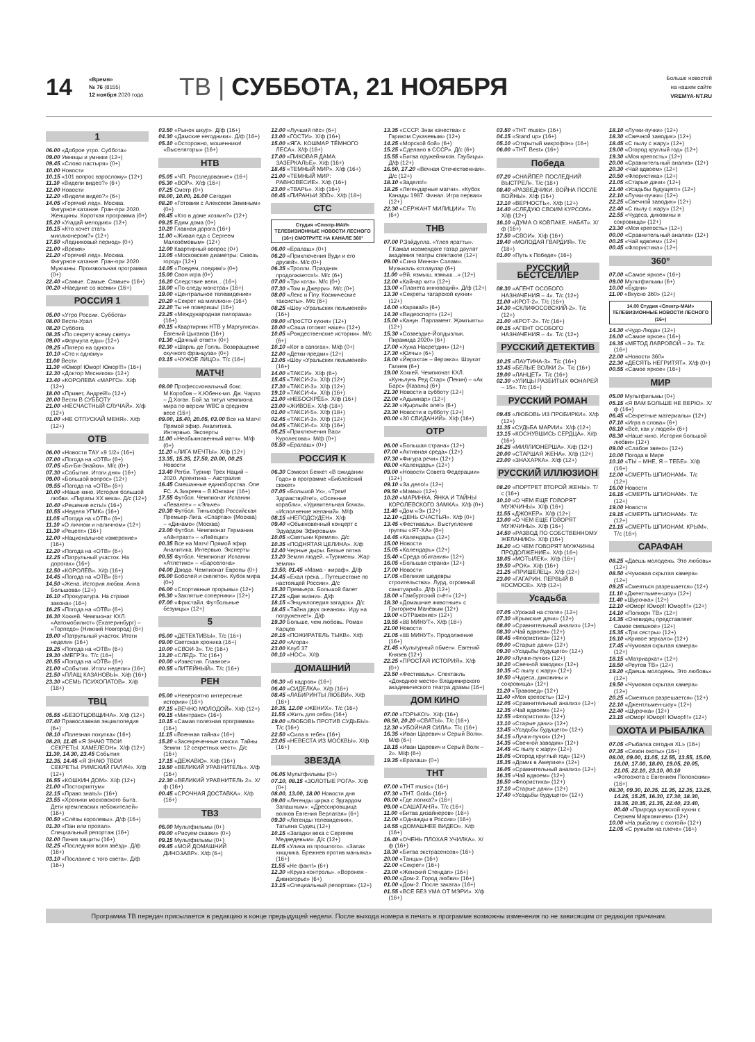14
«Время»
№ 76 (8155)
12 ноября 2020 года
ТВ | СУББОТА, 21 НОЯБРЯ
Больше новостей
на нашем сайте
VREMYA-NT.RU
1
06.00 «Доброе утро. Суббота»
09.00 Умницы и умники (12+)
09.45 «Слово пастыря» (0+)
10.00 Новости
10.15 «101 вопрос взрослому» (12+)
11.10 «Видели видео?» (6+)
12.00 Новости
12.20 «Видели видео?» (6+)
14.05 «Горячий лед». Москва. Фигурное катание. Гран-при 2020. Женщины. Короткая программа (0+)
15.20 «Угадай мелодию» (12+)
16.15 «Кто хочет стать миллионером?» (12+)
17.50 «Ледниковый период» (0+)
21.00 «Время»
21.20 «Горячий лед». Москва. Фигурное катание. Гран-при 2020. Мужчины. Произвольная программа (0+)
22.40 «Самые. Самые. Самые» (16+)
00.20 «Наедине со всеми» (16+)
РОССИЯ 1
05.00 «Утро России. Суббота»
08.00 Вести-Урал
08.20 Суббота
08.35 «По секрету всему свету»
09.00 «Формула еды» (12+)
09.25 «Пятеро на одного»
10.10 «Сто к одному»
11.00 Вести
11.30 «Юмор! Юмор! Юмор!!!» (16+)
12.30 «Доктор Мясников» (12+)
13.40 «КОРОЛЕВА «МАРГО». Х/ф (12+)
18.00 «Привет, Андрей!» (12+)
20.00 Вести В СУББОТУ
21.00 «НЕСЧАСТНЫЙ СЛУЧАЙ». Х/ф (12+)
01.00 «НЕ ОТПУСКАЙ МЕНЯ». Х/ф (12+)
ОТВ
06.00 «Новости ТАУ «9 1/2» (16+)
07.00 «Погода на «ОТВ» (6+)
07.05 «Би-Би-Знайки». М/с (0+)
07.30 «События. Итоги дня» (16+)
09.00 «Большой вопрос» (12+)
09.55 «Погода на «ОТВ» (6+)
10.00 «Наше кино. История большой любви. «Пираты XX века». Д/с (12+)
10.40 «Решение есть!» (16+)
10.55 «Неделя УГМК» (16+)
11.05 «Погода на «ОТВ» (6+)
11.10 «О личном и наличном» (12+)
11.30 «Рецепт» (16+)
12.00 «Национальное измерение» (16+)
12.20 «Погода на «ОТВ» (6+)
12.25 «Патрульный участок. На дорогах» (16+)
12.50 «КОРОЛЁВ». Х/ф (16+)
14.45 «Погода на «ОТВ» (6+)
14.50 «Жена. История любви. Анна Большова» (12+)
16.10 «Прокуратура. На страже закона» (16+)
16.25 «Погода на «ОТВ» (6+)
16.30 Хоккей. Чемпионат КХЛ. «Автомобилист» (Екатеринбург) – «Торпедо» (Нижний Новгород) (6+)
19.00 «Патрульный участок. Итоги недели» (16+)
19.25 «Погода на «ОТВ» (6+)
19.30 «МЕГРЭ». Т/с (16+)
20.55 «Погода на «ОТВ» (6+)
21.00 «События. Итоги недели» (16+)
21.50 «ПЛАЩ КАЗАНОВЫ». Х/ф (16+)
23.30 «СЕМЬ ПСИХОПАТОВ». Х/ф (18+)
ТВЦ
05.55 «БЕЗОТЦОВЩИНА». Х/ф (12+)
07.40 Православная энциклопедия (6+)
08.10 «Полезная покупка» (16+)
08.20, 11.45 «Я ЗНАЮ ТВОИ СЕКРЕТЫ. ХАМЕЛЕОН». Х/ф (12+)
11.30, 14.30, 23.45 События
12.35, 14.45 «Я ЗНАЮ ТВОИ СЕКРЕТЫ. РИМСКИЙ ПАЛАЧ». Х/ф (12+)
16.55 «КОШКИН ДОМ». Х/ф (12+)
21.00 «Постскриптум»
22.15 «Право знать!» (16+)
23.55 «Хроники московского быта. Дети кремлевских небожителей» (16+)
00.50 «Слёзы королевы». Д/ф (16+)
01.30 «Пан или пропал». Специальный репортаж (16+)
02.00 Линия защиты (16+)
02.25 «Последняя воля звёзд». Д/ф (16+)
03.10 «Послание с того света». Д/ф (16+)
03.50 «Рынок шкур». Д/ф (16+)
04.30 «Дамские негодники». Д/ф (16+)
05.10 «Осторожно, мошенники! «Выселяторы» (16+)
НТВ
05.05 «ЧП. Расследование» (16+)
05.30 «ВОР». Х/ф (16+)
07.25 Смотр (0+)
08.00, 10.00, 16.00 Сегодня
08.20 «Готовим с Алексеем Зиминым» (0+)
08.45 «Кто в доме хозяин?» (12+)
09.25 Едим дома (0+)
10.20 Главная дорога (16+)
11.00 «Живая еда с Сергеем Малозёмовым» (12+)
12.00 Квартирный вопрос (0+)
13.05 «Московские диаметры: Сквозь город» (12+)
14.05 «Поедем, поедим!» (0+)
15.00 Своя игра (0+)
16.20 Следствие вели... (16+)
18.00 «По следу монстра» (16+)
19.00 «Центральное телевидение»
20.20 «Секрет на миллион» (16+)
22.20 Ты не поверишь! (16+)
23.25 «Международная пилорама» (16+)
00.15 «Квартирник НТВ у Маргулиса». Евгений Цыганов (16+)
01.30 «Дачный ответ» (0+)
02.30 «Шарль де Голль. Возвращение скучного француза» (0+)
03.15 «ЧУЖОЕ ЛИЦО». Т/с (16+)
МАТЧ!
08.00 Профессиональный бокс. М.Коробов – К.Юбенк-мл. Дж. Чарло – Д.Хоган. Бой за титул чемпиона мира по версии WBC в среднем весе (16+)
09.00, 15.40, 20.05, 03.00 Все на Матч! Прямой эфир. Аналитика. Интервью. Эксперты
11.00 «Необыкновенный матч». М/ф (0+)
11.20 «ЛИГА МЕЧТЫ». Х/ф (12+)
13.35, 15.35, 17.50, 20.00, 00.25 Новости
13.40 Регби. Турнир Трех Наций – 2020. Аргентина – Австралия
16.45 Смешанные единоборства. One FC. А.Зикреев – В.Юнгванг (16+)
17.55 Футбол. Чемпионат Испании. «Леванте» – «Эльче»
20.30 Футбол. Тинькофф Российская Премьер-Лига. «Спартак» (Москва) – «Динамо» (Москва)
23.00 Футбол. Чемпионат Германии. «Айнтрахт» – «Лейпциг»
00.35 Все на Матч! Прямой эфир. Аналитика. Интервью. Эксперты
00.55 Футбол. Чемпионат Испании. «Атлетико» – «Барселона»
04.00 Дзюдо. Чемпионат Европы (0+)
05.00 Бобслей и скелетон. Кубок мира (0+)
06.00 «Спортивные прорывы» (12+)
06.30 «Заклятые соперники» (12+)
07.00 «Фристайл. Футбольные безумцы» (12+)
5
05.00 «ДЕТЕКТИВЫ». Т/с (16+)
09.00 Светская хроника (16+)
10.00 «СВОИ-3». Т/с (16+)
13.20 «СЛЕД». Т/с (16+)
00.00 «Известия. Главное»
00.55 «ЛИТЕЙНЫЙ». Т/с (16+)
РЕН
05.00 «Невероятно интересные истории» (16+)
07.15 «ВЕЧНО МОЛОДОЙ». Х/ф (12+)
09.15 «Минтранс» (16+)
10.15 «Самая полезная программа» (16+)
11.15 «Военная тайна» (16+)
15.20 «Засекреченные списки. Тайны Земли: 12 секретных мест». Д/с (16+)
17.15 «ДЕЖАВЮ». Х/ф (16+)
19.50 «ВЕЛИКИЙ УРАВНИТЕЛЬ». Х/ф (16+)
22.30 «ВЕЛИКИЙ УРАВНИТЕЛЬ 2». Х/ф (16+)
00.45 «СРОЧНАЯ ДОСТАВКА». Х/ф (16+)
ТВ3
06.00 Мультфильмы (0+)
09.00 «Рисуем сказки» (0+)
09.15 Мультфильмы (0+)
09.45 «МОЙ ДОМАШНИЙ ДИНОЗАВР». Х/ф (6+)
12.00 «Лучший пёс» (6+)
13.00 «ГОСТИ». Х/ф (16+)
15.00 «ЯГА. КОШМАР ТЁМНОГО ЛЕСА». Х/ф (16+)
17.00 «ПИКОВАЯ ДАМА: ЗАЗЕРКАЛЬЕ». Х/ф (16+)
18.45 «ТЕМНЫЙ МИР». Х/ф (16+)
21.00 «ТЕМНЫЙ МИР: РАВНОВЕСИЕ». Х/ф (16+)
23.00 «ТВАРЬ». Х/ф (16+)
00.45 «ПИРАНЬИ 3DD». Х/ф (18+)
СТС
Студия «Спектр-МАИ»
ТЕЛЕВИЗИОННЫЕ НОВОСТИ ЛЕСНОГО (16+) СМОТРИТЕ НА КАНАЛЕ 360°
06.00 «Ералаш» (0+)
06.20 «Приключения Вуди и его друзей». М/с (0+)
06.35 «Тролли. Праздник продолжается!». М/с (6+)
07.00 «Три кота». М/с (0+)
07.30 «Том и Джерри». М/с (0+)
08.00 «Лекс и Плу. Космические таксисты». М/с (6+)
08.25 «Шоу «Уральских пельменей» (16+)
09.00 «ПроСТО кухня» (12+)
10.00 «Саша готовит наше» (12+)
10.05 «Рождественские истории». М/с (6+)
10.10 «Кот в сапогах». М/ф (0+)
12.00 «Детки-предки» (12+)
13.05 «Шоу «Уральских пельменей» (16+)
14.00 «ТАКСИ». Х/ф (6+)
15.45 «ТАКСИ-2». Х/ф (12+)
17.30 «ТАКСИ-3». Х/ф (12+)
19.10 «ТАКСИ-4». Х/ф (16+)
21.00 «НЕБОСКРЁБ». Х/ф (16+)
23.00 «ЖИВОЕ». Х/ф (18+)
01.00 «ТАКСИ-5». Х/ф (18+)
02.45 «ТАКСИ-3». Х/ф (12+)
04.05 «ТАКСИ-4». Х/ф (16+)
05.25 «Приключения Васи Куролесова». М/ф (0+)
05.50 «Ералаш» (0+)
РОССИЯ К
06.30 Сэмюэл Беккет «В ожидании Годо» в программе «Библейский сюжет»
07.05 «Большой Ух», «Трям! Здравствуйте!», «Осенние корабли», «Удивительная бочка», «Исполнение желаний». М/ф
08.15 «НЕПОДСУДЕН». Х/ф
09.40 «Обыкновенный концерт с Эдуардом Эфировым»
10.05 «Святыни Кремля». Д/с
10.35 «ПОДНЯТАЯ ЦЕЛИНА». Х/ф
12.40 Черные дыры. Белые пятна
13.20 Земля людей. «Туркмены. Жар земли»
13.50, 01.45 «Мама - жираф». Д/ф
14.45 «Ехал грека... Путешествие по настоящей России». Д/с
15.30 Премьера. Большой балет
17.25 «Две жизни». Д/ф
18.15 «Энциклопедия загадок». Д/с
18.45 «Тайна двух океанов». Иду на погружение!». Д/ф
19.30 Больше, чем любовь. Роман Карцев
20.15 «ПОЖИРАТЕЛЬ ТЫКВ». Х/ф
22.00 «Агора»
23.00 Клуб 37
00.10 «НОС». Х/ф
ДОМАШНИЙ
06.30 «6 кадров» (16+)
06.40 «СИДЕЛКА». Х/ф (16+)
08.45 «ЛАБИРИНТЫ ЛЮБВИ». Х/ф (16+)
10.35, 12.00 «ЖЕНИХ». Т/с (16+)
11.55 «Жить для себя» (16+)
19.00 «ЛЮБОВЬ ПРОТИВ СУДЬБЫ». Т/с (16+)
22.50 «Сила в тебе» (16+)
23.05 «НЕВЕСТА ИЗ МОСКВЫ». Х/ф (16+)
ЗВЕЗДА
06.05 Мультфильмы (0+)
07.10, 08.15 «ЗОЛОТЫЕ РОГА». Х/ф (0+)
08.00, 13.00, 18.00 Новости дня
09.00 «Легенды цирка с Эдгардом Запашным». «Дрессировщица волков Евгения Верлатая» (6+)
09.30 «Легенды телевидения». Татьяна Судец (12+)
10.15 «Загадки века с Сергеем Медведевым». Д/с (12+)
11.05 «Улика из прошлого». «Запах хищника. Брежнев против маньяка» (16+)
11.55 «Не факт!» (6+)
12.30 «Круиз-контроль». «Воронеж - Дивногорье» (6+)
13.15 «Специальный репортаж» (12+)
13.35 «СССР. Знак качества» с Гариком Сукачевым» (12+)
14.25 «Морской бой» (6+)
15.25 «Сделано в СССР». Д/с (6+)
15.55 «Битва оружейников. Гаубицы». Д/ф (12+)
16.50, 17.20 «Вечная Отечественная». Д/с (12+)
18.10 «Задело!»
18.25 «Легендарные матчи». «Кубок Канады 1987. Финал. Игра первая» (12+)
22.30 «СЕРЖАНТ МИЛИЦИИ». Т/с (6+)
ТНВ
07.00 Р.Зәйдулла. «Үлеп яратты». Г.Камал исемендәге татар дәүләт академия театры спектакле (12+)
09.00 «Синә Миннән Сәлам». Музыкаль котлаулар (6+)
11.00 «Әй, язмыш, язмыш...» (12+)
12.00 «Кайнар хит» (12+)
13.00 «Планета инноваций». Д/ф (12+)
13.30 «Секреты татарской кухни» (12+)
14.00 «Каравай» (6+)
14.30 «Видеоспорт» (12+)
15.00 «Канун. Парламент. Җәмгыять» (12+)
15.30 «Созвездие-Йолдызлык. Пирамида 2020» (6+)
17.00 «Хужа Насретдин» (12+)
17.30 «Юлчы» (6+)
18.00 «Йөрәктән – йөрәккә». Шәукәт Галиев (6+)
19.00 Хоккей. Чемпионат КХЛ. «Куньлунь Ред Стар» (Пекин) – «Ак Барс» (Казань) (6+)
21.30 Новости в субботу (12+)
22.00 «Адымнар» (12+)
22.30 «Җырлыйк әле!» (6+)
23.30 Новости в субботу (12+)
00.00 «30 СВИДАНИЙ». Х/ф (16+)
ОТР
06.00 «Большая страна» (12+)
07.00 «Активная среда» (12+)
07.30 «Фигура речи» (12+)
08.00 «Календарь» (12+)
09.00 «Новости Совета Федерации» (12+)
09.10 «За дело!» (12+)
09.50 «Мамы» (12+)
10.20 «МАРИНКА, ЯНКА И ТАЙНЫ КОРОЛЕВСКОГО ЗАМКА». Х/ф (0+)
11.40 «Дом «Э» (12+)
12.10 «ДЕНЬ СЧАСТЬЯ». Х/ф (0+)
13.45 «Фестиваль». Выступление группы «ЯТ-ХА» (6+)
14.45 «Календарь» (12+)
15.00 Новости
15.05 «Календарь» (12+)
15.40 «Среда обитания» (12+)
16.05 «Большая страна» (12+)
17.00 Новости
17.05 «Великие шедевры строительства». Лурд, огромный санктуарий». Д/ф (12+)
18.00 «Гамбургский счёт» (12+)
18.30 «Домашние животные» с Григорием Манёвым (12+)
19.00 «ОТРажение» (12+)
19.55 «88 МИНУТ». Х/ф (16+)
21.00 Новости
21.05 «88 МИНУТ». Продолжение (16+)
21.45 «Культурный обмен». Евгений Князев (12+)
22.25 «ПРОСТАЯ ИСТОРИЯ». Х/ф (0+)
23.50 «Фестиваль». Спектакль «Доходное место» Владимирского академического театра драмы (16+)
ДОМ КИНО
07.00 «ГОРЬКО!». Х/ф (16+)
08.50, 20.20 «СВАТЫ». Т/с (16+)
12.30 «УБОЙНАЯ СИЛА». Т/с (16+)
16.35 «Иван Царевич и Серый Волк». М/ф (6+)
18.15 «Иван Царевич и Серый Волк – 2». М/ф (6+)
19.35 «Ералаш» (0+)
ТНТ
07.00 «ТНТ music» (16+)
07.30 «ТНТ. Gold» (16+)
08.00 «Где логика?» (16+)
09.00 «САШАТАНЯ». Т/с (16+)
11.00 «Битва дизайнеров» (16+)
12.00 «Однажды в России» (16+)
14.55 «ДОМАШНЕЕ ВИДЕО». Х/ф (16+)
16.40 «ОЧЕНЬ ПЛОХАЯ УЧИЛКА». Х/ф (16+)
18.30 «Битва экстрасенсов» (16+)
20.00 «Танцы» (16+)
22.00 «Секрет» (16+)
23.00 «Женский Стендап» (16+)
00.00 «Дом-2. Город любви» (16+)
01.00 «Дом-2. После заката» (16+)
01.55 «ВСЕ БЕЗ УМА ОТ МЭРИ». Х/ф (16+)
03.50 «ТНТ music» (16+)
04.15 «Stand up» (16+)
05.10 «Открытый микрофон» (16+)
06.00 «ТНТ. Best» (16+)
Победа
07.20 «СНАЙПЕР. ПОСЛЕДНИЙ ВЫСТРЕЛ». Т/с (18+)
08.40 «РАЗВЕДЧИКИ. ВОЙНА ПОСЛЕ ВОЙНЫ». Х/ф (16+)
13.10 «ВЕРНОСТЬ». Х/ф (12+)
14.40 «СЛЕДУЮ СВОИМ КУРСОМ». Х/ф (12+)
16.10 «ДУМА О КОВПАКЕ. НАБАТ». Х/ф (16+)
17.50 «СВОИ». Х/ф (16+)
19.40 «МОЛОДАЯ ГВАРДИЯ». Т/с (18+)
01.00 «Путь к Победе» (16+)
РУССКИЙ БЕСТСЕЛЛЕР
08.30 «АГЕНТ ОСОБОГО НАЗНАЧЕНИЯ – 4». Т/с (12+)
11.00 «КРОТ-2». Т/с (16+)
14.30 «СКЛИФОСОВСКИЙ-2». Т/с (12+)
21.00 «КРОТ-2». Т/с (16+)
00.15 «АГЕНТ ОСОБОГО НАЗНАЧЕНИЯ – 4». Т/с (12+)
РУССКИЙ ДЕТЕКТИВ
10.25 «ПАУТИНА-3». Т/с (16+)
13.45 «БЕЛЫЕ ВОЛКИ 2». Т/с (16+)
19.00 «ЛАНЦЕТ». Т/с (16+)
02.30 «УЛИЦЫ РАЗБИТЫХ ФОНАРЕЙ – 15». Т/с (16+)
РУССКИЙ РОМАН
09.45 «ЛЮБОВЬ ИЗ ПРОБИРКИ». Х/ф (12+)
11.35 «СУДЬБА МАРИИ». Х/ф (12+)
13.15 «КОСНУВШИСЬ СЕРДЦА». Х/ф (16+)
16.25 «МИЛЛИОНЕРША». Х/ф (12+)
20.00 «СТАРШАЯ ЖЕНА». Х/ф (12+)
23.00 «ЗНАХАРКА». Х/ф (12+)
РУССКИЙ ИЛЛЮЗИОН
08.20 «ПОРТРЕТ ВТОРОЙ ЖЕНЫ». Т/с (16+)
10.10 «О ЧЕМ ЕЩЕ ГОВОРЯТ МУЖЧИНЫ». Х/ф (16+)
11.55 «ДЖОКЕР». Х/ф (12+)
13.00 «О ЧЕМ ЕЩЕ ГОВОРЯТ МУЖЧИНЫ». Х/ф (16+)
14.50 «РАЗВОД ПО СОБСТВЕННОМУ ЖЕЛАНИЮ». Х/ф (16+)
16.20 «О ЧЕМ ГОВОРЯТ МУЖЧИНЫ. ПРОДОЛЖЕНИЕ». Х/ф (16+)
18.05 «МОТЫЛЕК». Х/ф (16+)
19.50 «РОК». Х/ф (16+)
21.25 «ПРИШЕЛЕЦ». Х/ф (12+)
23.00 «ГАГАРИН. ПЕРВЫЙ В КОСМОСЕ». Х/ф (12+)
Усадьба
07.05 «Урожай на столе» (12+)
07.30 «Крымские дачи» (12+)
08.00 «Сравнительный анализ» (12+)
08.30 «Чай вдвоем» (12+)
08.45 «Флористика» (12+)
09.00 «Старые дачи» (12+)
09.30 «Усадьбы будущего» (12+)
10.00 «Лучки-пучки» (12+)
10.20 «Свечной заводик» (12+)
10.35 «С пылу с жару» (12+)
10.50 «Чудеса, диковины и сокровища» (12+)
11.20 «Травовед» (12+)
11.40 «Моя крепость» (12+)
12.05 «Сравнительный анализ» (12+)
12.35 «Чай вдвоем» (12+)
12.55 «Флористика» (12+)
13.10 «Старые дачи» (12+)
13.45 «Усадьбы будущего» (12+)
14.15 «Лучки-пучки» (12+)
14.35 «Свечной заводик» (12+)
14.45 «С пылу с жару» (12+)
15.05 «Огород круглый год» (12+)
15.35 «Домик в Америке» (12+)
16.05 «Сравнительный анализ» (12+)
16.35 «Чай вдвоем» (12+)
16.50 «Флористика» (12+)
17.10 «Старые дачи» (12+)
17.40 «Усадьбы будущего» (12+)
18.10 «Лучки-пучки» (12+)
18.30 «Свечной заводик» (12+)
18.45 «С пылу с жару» (12+)
19.00 «Огород круглый год» (12+)
19.30 «Моя крепость» (12+)
20.00 «Сравнительный анализ» (12+)
20.30 «Чай вдвоем» (12+)
20.50 «Флористика» (12+)
21.05 «Старые дачи» (12+)
21.40 «Усадьбы будущего» (12+)
22.10 «Лучки-пучки» (12+)
22.25 «Свечной заводик» (12+)
22.40 «С пылу с жару» (12+)
22.55 «Чудеса, диковины и сокровища» (12+)
23.30 «Моя крепость» (12+)
00.00 «Сравнительный анализ» (12+)
00.25 «Чай вдвоем» (12+)
00.45 «Флористика» (12+)
360°
07.00 «Самое яркое» (16+)
09.00 Мультфильмы (6+)
10.00 «Будни»
11.00 «Вкусно 360» (12+)
14.00 Студия «Спектр-МАИ» ТЕЛЕВИЗИОННЫЕ НОВОСТИ ЛЕСНОГО (16+)
14.30 «Чудо-Люда» (12+)
16.00 «Самое яркое» (16+)
16.35 «МЕТОД ЛАВРОВОЙ – 2». Т/с (16+)
22.00 «Новости 360»
22.30 «ДЕСЯТЬ НЕГРИТЯТ». Х/ф (0+)
00.55 «Самое яркое» (16+)
МИР
05.00 Мультфильмы (0+)
05.15 «Я ВАМ БОЛЬШЕ НЕ ВЕРЮ». Х/ф (16+)
06.45 «Секретные материалы» (12+)
07.10 «Игра в слова» (6+)
08.10 «Всё, как у людей» (6+)
08.30 «Наше кино. История большой любви» (12+)
09.00 «Слабое звено» (12+)
10.00 Погода в Мире
10.10 «ТЫ – МНЕ, Я – ТЕБЕ». Х/ф (16+)
12.00 «СМЕРТЬ ШПИОНАМ». Т/с (12+)
16.00 Новости
16.15 «СМЕРТЬ ШПИОНАМ». Т/с (12+)
19.00 Новости
19.15 «СМЕРТЬ ШПИОНАМ». Т/с (12+)
21.15 «СМЕРТЬ ШПИОНАМ. КРЫМ». Т/с (16+)
САРАФАН
08.25 «Даешь молодежь. Это любовь» (12+)
08.50 «Чумовая скрытая камера» (12+)
09.25 «Смеяться разрешается» (12+)
11.10 «Джентльмен-шоу» (12+)
11.40 «Шурочка» (12+)
12.10 «Юмор! Юмор!! Юмор!!!» (12+)
14.10 «Попкорн ТВ» (12+)
14.35 «Очевидец представляет. Самое смешное» (12+)
15.35 «Три сестры» (12+)
16.10 «Кривое зеркало» (12+)
17.45 «Чумовая скрытая камера» (12+)
18.15 «Матриархат» (12+)
18.50 «Реутов ТВ» (12+)
19.20 «Даешь молодежь. Это любовь» (12+)
19.50 «Чумовая скрытая камера» (12+)
20.25 «Смеяться разрешается» (12+)
22.10 «Джентльмен-шоу» (12+)
22.40 «Шурочка» (12+)
23.15 «Юмор! Юмор!! Юмор!!!» (12+)
ОХОТА И РЫБАЛКА
07.05 «Рыбалка сегодня XL» (16+)
07.35 «Сезон охоты» (16+)
08.00, 09.00, 11.05, 12.55, 13.55, 15.00, 16.00, 17.00, 18.00, 19.05, 20.05, 21.05, 22.10, 23.10, 00.10 «Фотоохота с Евгением Полонским» (16+)
08.30, 09.30, 10.35, 11.35, 12.35, 13.25, 14.25, 15.25, 16.30, 17.30, 18.30, 19.35, 20.35, 21.35, 22.40, 23.40, 00.40 «Природа мужской кухни с Сержем Марковичем» (12+)
10.00 «На рыбалку с охотой» (12+)
12.05 «С ружьём на плече» (16+)
Программа ТВ передач присылается в редакцию в конце предыдущей недели. После выхода номера в печать в программе возможны изменения по не зависящим от редакции причинам.